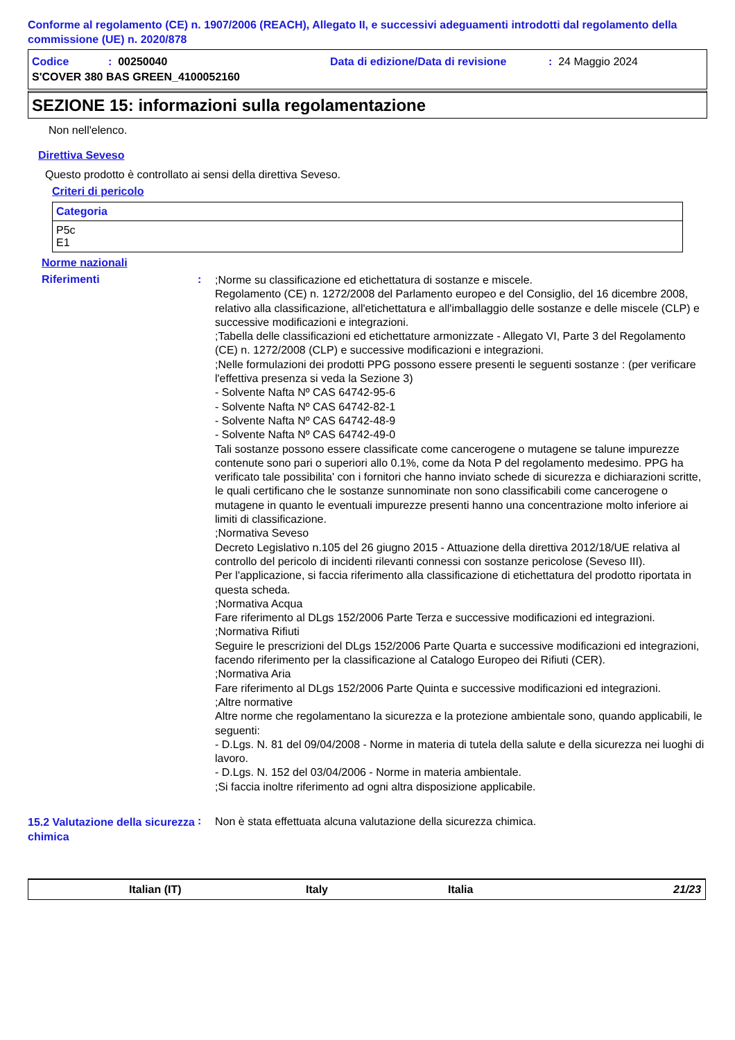Conforme al regolamento (CE) n. 1907/2006 (REACH), Allegato II, e successivi adeguamenti introdotti dal regolamento della commissione (UE) n. 2020/878
| Codice | : 00250040 | Data di edizione/Data di revisione | : 24 Maggio 2024 |
| S'COVER 380 BAS GREEN_4100052160 | | | |
SEZIONE 15: informazioni sulla regolamentazione
Non nell'elenco.
Direttiva Seveso
Questo prodotto è controllato ai sensi della direttiva Seveso.
Criteri di pericolo
| Categoria |
| --- |
| P5c E1 |
Norme nazionali
Riferimenti :
;Norme su classificazione ed etichettatura di sostanze e miscele.
Regolamento (CE) n. 1272/2008 del Parlamento europeo e del Consiglio, del 16 dicembre 2008, relativo alla classificazione, all'etichettatura e all'imballaggio delle sostanze e delle miscele (CLP) e successive modificazioni e integrazioni.
;Tabella delle classificazioni ed etichettature armonizzate - Allegato VI, Parte 3 del Regolamento (CE) n. 1272/2008 (CLP) e successive modificazioni e integrazioni.
;Nelle formulazioni dei prodotti PPG possono essere presenti le seguenti sostanze : (per verificare l'effettiva presenza si veda la Sezione 3)
- Solvente Nafta Nº CAS 64742-95-6
- Solvente Nafta Nº CAS 64742-82-1
- Solvente Nafta Nº CAS 64742-48-9
- Solvente Nafta Nº CAS 64742-49-0
Tali sostanze possono essere classificate come cancerogene o mutagene se talune impurezze contenute sono pari o superiori allo 0.1%, come da Nota P del regolamento medesimo. PPG ha verificato tale possibilita' con i fornitori che hanno inviato schede di sicurezza e dichiarazioni scritte, le quali certificano che le sostanze sunnominate non sono classificabili come cancerogene o mutagene in quanto le eventuali impurezze presenti hanno una concentrazione molto inferiore ai limiti di classificazione.
;Normativa Seveso
Decreto Legislativo n.105 del 26 giugno 2015 - Attuazione della direttiva 2012/18/UE relativa al controllo del pericolo di incidenti rilevanti connessi con sostanze pericolose (Seveso III).
Per l'applicazione, si faccia riferimento alla classificazione di etichettatura del prodotto riportata in questa scheda.
;Normativa Acqua
Fare riferimento al DLgs 152/2006 Parte Terza e successive modificazioni ed integrazioni.
;Normativa Rifiuti
Seguire le prescrizioni del DLgs 152/2006 Parte Quarta e successive modificazioni ed integrazioni, facendo riferimento per la classificazione al Catalogo Europeo dei Rifiuti (CER).
;Normativa Aria
Fare riferimento al DLgs 152/2006 Parte Quinta e successive modificazioni ed integrazioni.
;Altre normative
Altre norme che regolamentano la sicurezza e la protezione ambientale sono, quando applicabili, le seguenti:
- D.Lgs. N. 81 del 09/04/2008 - Norme in materia di tutela della salute e della sicurezza nei luoghi di lavoro.
- D.Lgs. N. 152 del 03/04/2006 - Norme in materia ambientale.
;Si faccia inoltre riferimento ad ogni altra disposizione applicabile.
15.2 Valutazione della sicurezza chimica
:
Non è stata effettuata alcuna valutazione della sicurezza chimica.
Italian (IT) Italy Italia 21/23